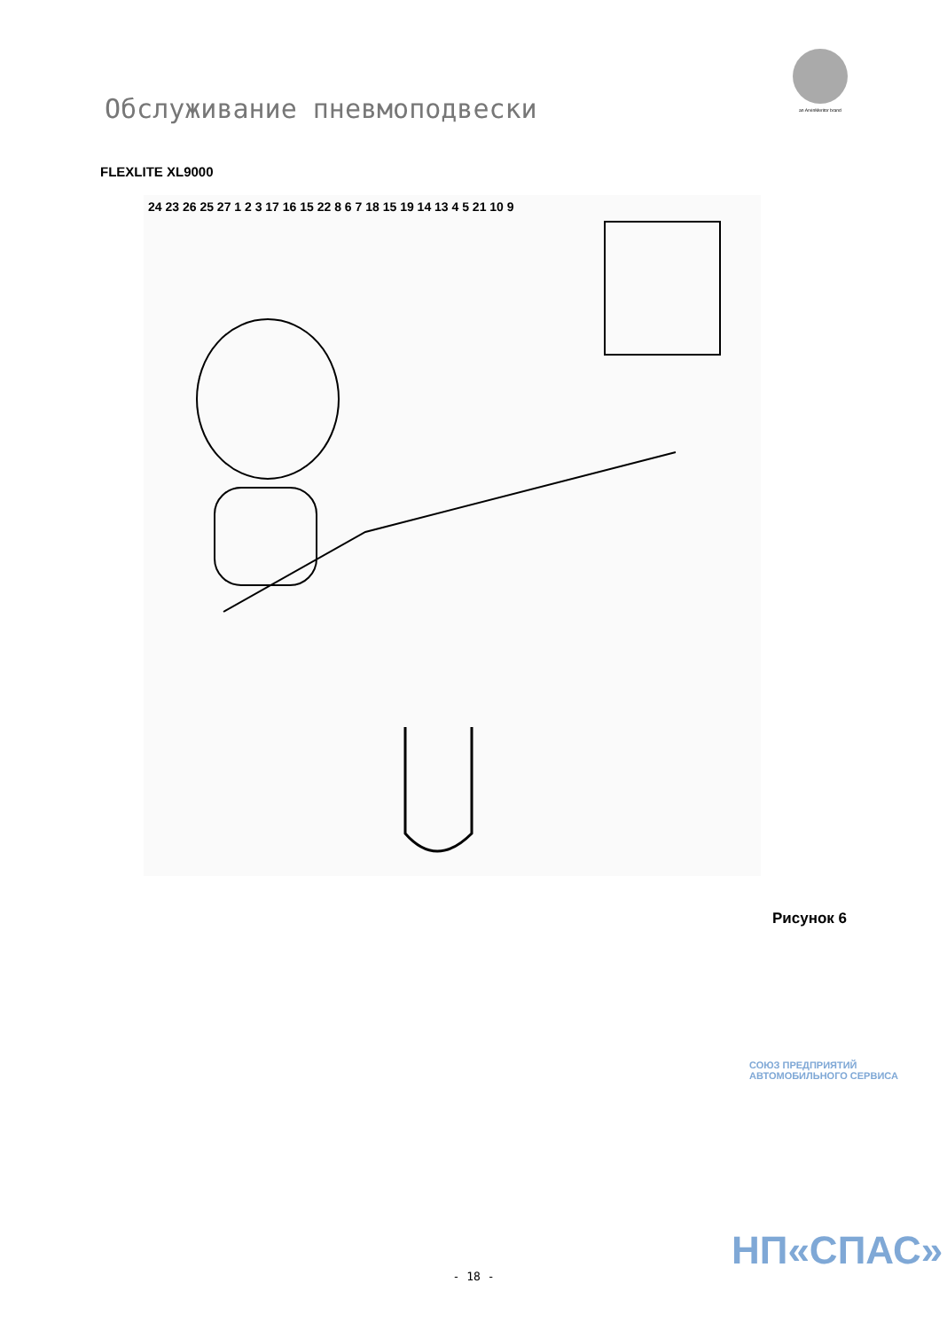Обслуживание пневмоподвески
an ArvinMeritor brand
FLEXLITE XL9000
24 23 26 25 27 1 2 3 17 16 15 22 8 6 7 18 15 19 14 13 4 5 21 10 9
Рисунок 6
СОЮЗ ПРЕДПРИЯТИЙ АВТОМОБИЛЬНОГО СЕРВИСА
НП«СПАС»
- 18 -